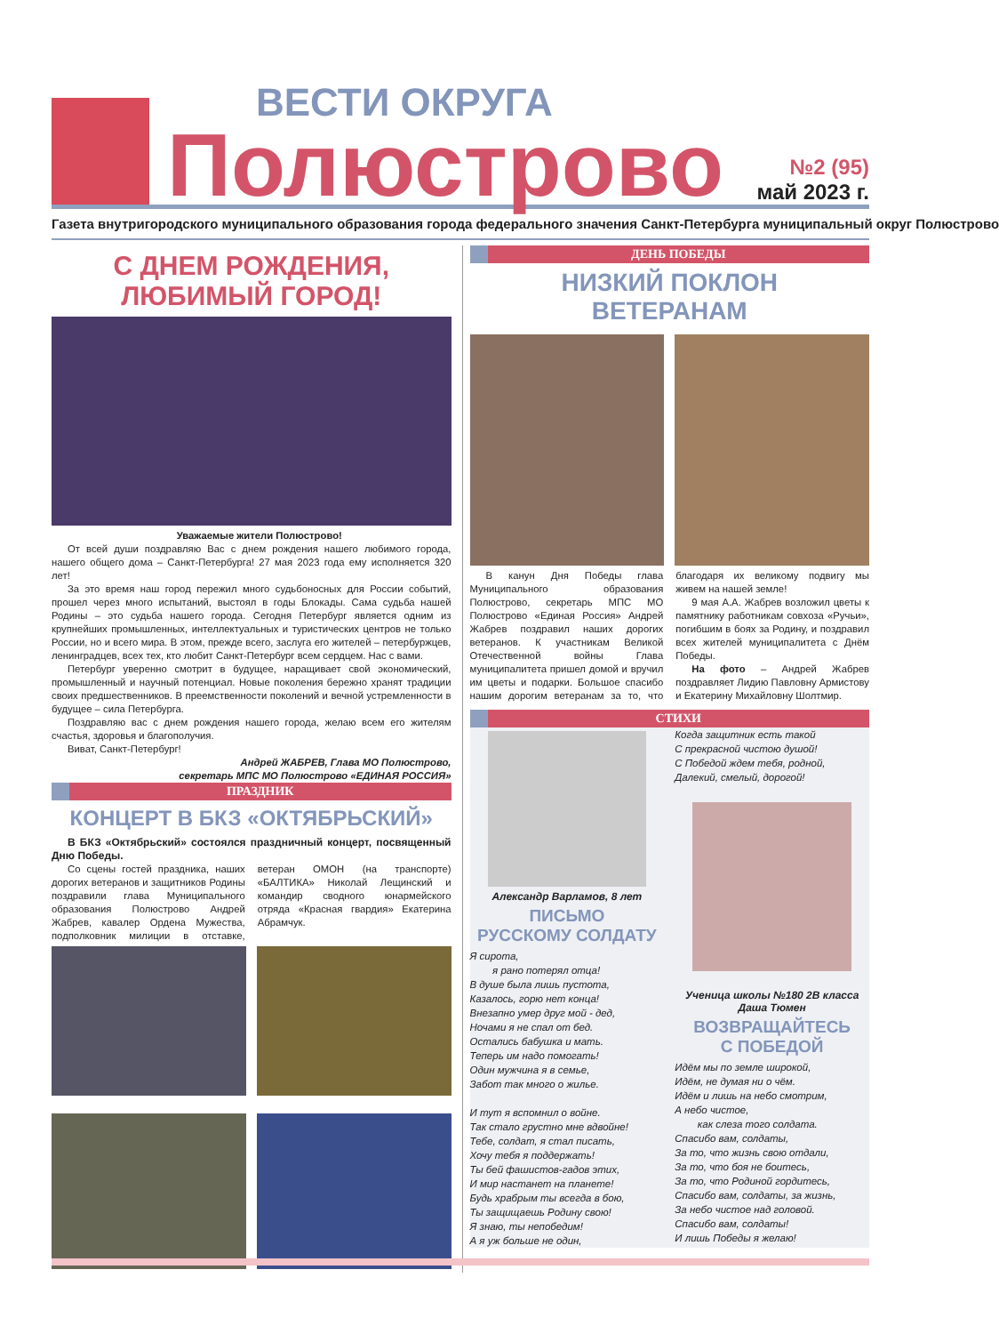ВЕСТИ ОКРУГА
Полюстрово
№2 (95)
май 2023 г.
Газета внутригородского муниципального образования города федерального значения Санкт-Петербурга муниципальный округ Полюстрово
С ДНЕМ РОЖДЕНИЯ,
ЛЮБИМЫЙ ГОРОД!
Уважаемые жители Полюстрово!
От всей души поздравляю Вас с днем рождения нашего любимого города, нашего общего дома – Санкт-Петербурга! 27 мая 2023 года ему исполняется 320 лет!
За это время наш город пережил много судьбоносных для России событий, прошел через много испытаний, выстоял в годы Блокады. Сама судьба нашей Родины – это судьба нашего города. Сегодня Петербург является одним из крупнейших промышленных, интеллектуальных и туристических центров не только России, но и всего мира. В этом, прежде всего, заслуга его жителей – петербуржцев, ленинградцев, всех тех, кто любит Санкт-Петербург всем сердцем. Нас с вами.
Петербург уверенно смотрит в будущее, наращивает свой экономический, промышленный и научный потенциал. Новые поколения бережно хранят традиции своих предшественников. В преемственности поколений и вечной устремленности в будущее – сила Петербурга.
Поздравляю вас с днем рождения нашего города, желаю всем его жителям счастья, здоровья и благополучия.
Виват, Санкт-Петербург!
Андрей ЖАБРЕВ, Глава МО Полюстрово,
секретарь МПС МО Полюстрово «ЕДИНАЯ РОССИЯ»
ПРАЗДНИК
КОНЦЕРТ В БКЗ «ОКТЯБРЬСКИЙ»
В БКЗ «Октябрьский» состоялся праздничный концерт, посвященный Дню Победы.
Со сцены гостей праздника, наших дорогих ветеранов и защитников Родины поздравили глава Муниципального образования Полюстрово Андрей Жабрев, кавалер Ордена Мужества, подполковник милиции в отставке, ветеран ОМОН (на транспорте) «БАЛТИКА» Николай Лещинский и командир сводного юнармейского отряда «Красная гвардия» Екатерина Абрамчук.
ДЕНЬ ПОБЕДЫ
НИЗКИЙ ПОКЛОН
ВЕТЕРАНАМ
В канун Дня Победы глава Муниципального образования Полюстрово, секретарь МПС МО Полюстрово «Единая Россия» Андрей Жабрев поздравил наших дорогих ветеранов. К участникам Великой Отечественной войны Глава муниципалитета пришел домой и вручил им цветы и подарки. Большое спасибо нашим дорогим ветеранам за то, что благодаря их великому подвигу мы живем на нашей земле!
9 мая А.А. Жабрев возложил цветы к памятнику работникам совхоза «Ручьи», погибшим в боях за Родину, и поздравил всех жителей муниципалитета с Днём Победы.
На фото – Андрей Жабрев поздравляет Лидию Павловну Армистову и Екатерину Михайловну Шолтмир.
СТИХИ
Александр Варламов, 8 лет
ПИСЬМО
РУССКОМУ СОЛДАТУ
Я сирота,
я рано потерял отца!
В душе была лишь пустота,
Казалось, горю нет конца!
Внезапно умер друг мой - дед,
Ночами я не спал от бед.
Остались бабушка и мать.
Теперь им надо помогать!
Один мужчина я в семье,
Забот так много о жилье.
И тут я вспомнил о войне.
Так стало грустно мне вдвойне!
Тебе, солдат, я стал писать,
Хочу тебя я поддержать!
Ты бей фашистов-гадов этих,
И мир настанет на планете!
Будь храбрым ты всегда в бою,
Ты защищаешь Родину свою!
Я знаю, ты непобедим!
А я уж больше не один,
Когда защитник есть такой
С прекрасной чистою душой!
С Победой ждем тебя, родной,
Далекий, смелый, дорогой!
Ученица школы №180 2В класса
Даша Тюмен
ВОЗВРАЩАЙТЕСЬ
С ПОБЕДОЙ
Идём мы по земле широкой,
Идём, не думая ни о чём.
Идём и лишь на небо смотрим,
А небо чистое,
как слеза того солдата.
Спасибо вам, солдаты,
За то, что жизнь свою отдали,
За то, что боя не боитесь,
За то, что Родиной гордитесь,
Спасибо вам, солдаты, за жизнь,
За небо чистое над головой.
Спасибо вам, солдаты!
И лишь Победы я желаю!